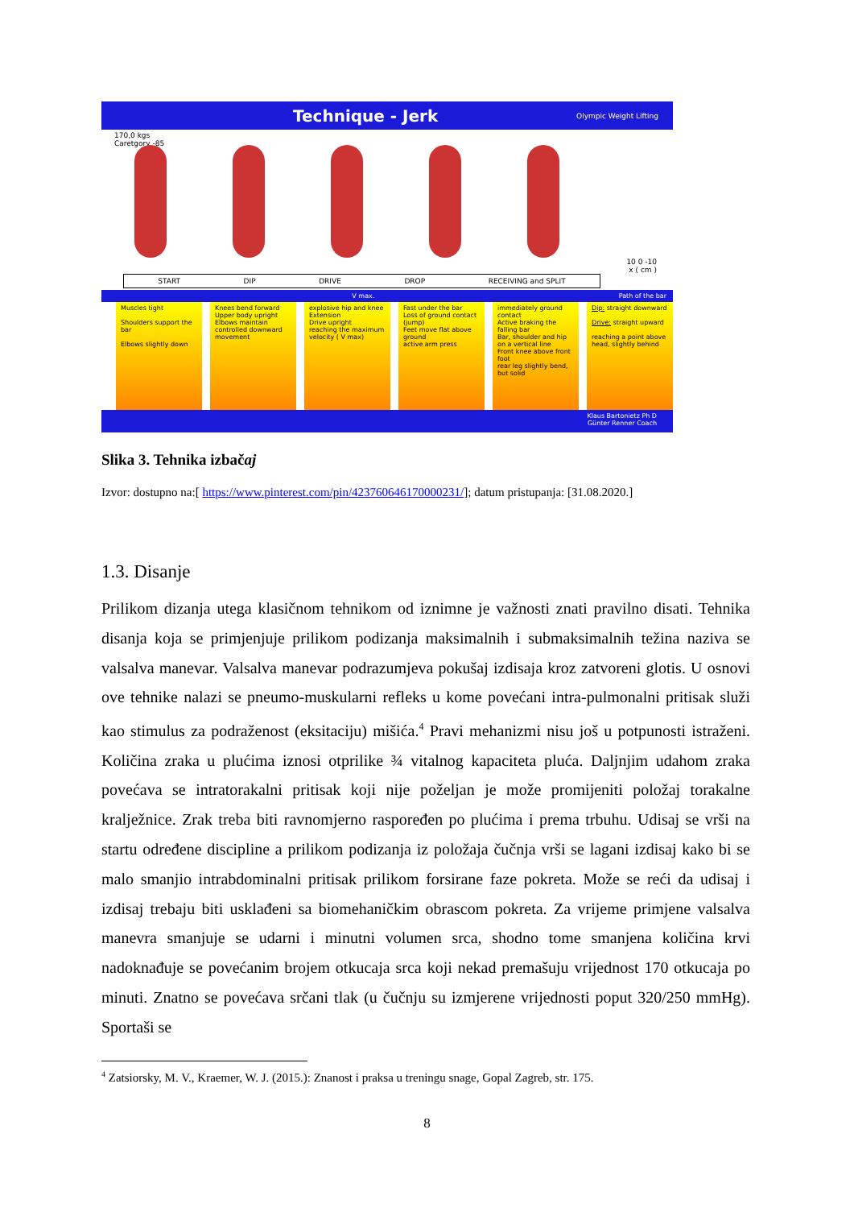Technique - Jerk Olympic Weight Lifting
170,0 kgs
Caretgory -85
10 0 -10
x ( cm )
START DIP DRIVE DROP RECEIVING and SPLIT
V max. Path of the bar
Muscles tight
Shoulders support the bar
Elbows slightly down
Knees bend forward
Upper body upright
Elbows maintain
controlled downward movement
explosive hip and knee Extension
Drive upright
reaching the maximum velocity ( V max)
Fast under the bar
Loss of ground contact (jump)
Feet move flat above ground
active arm press
immediately ground contact
Active braking the falling bar
Bar, shoulder and hip on a vertical line
Front knee above front foot
rear leg slightly bend, but solid
Dip: straight downward
Drive: straight upward
reaching a point above head, slightly behind
Klaus Bartonietz Ph D
Günter Renner Coach
Slika 3. Tehnika izbačaj
Izvor: dostupno na:[ https://www.pinterest.com/pin/423760646170000231/]; datum pristupanja: [31.08.2020.]
1.3. Disanje
Prilikom dizanja utega klasičnom tehnikom od iznimne je važnosti znati pravilno disati. Tehnika disanja koja se primjenjuje prilikom podizanja maksimalnih i submaksimalnih težina naziva se valsalva manevar. Valsalva manevar podrazumjeva pokušaj izdisaja kroz zatvoreni glotis. U osnovi ove tehnike nalazi se pneumo-muskularni refleks u kome povećani intra-pulmonalni pritisak služi kao stimulus za podraženost (eksitaciju) mišića.<sup>4</sup> Pravi mehanizmi nisu još u potpunosti istraženi. Količina zraka u plućima iznosi otprilike ¾ vitalnog kapaciteta pluća. Daljnjim udahom zraka povećava se intratorakalni pritisak koji nije poželjan je može promijeniti položaj torakalne kralježnice. Zrak treba biti ravnomjerno raspoređen po plućima i prema trbuhu. Udisaj se vrši na startu određene discipline a prilikom podizanja iz položaja čučnja vrši se lagani izdisaj kako bi se malo smanjio intrabdominalni pritisak prilikom forsirane faze pokreta. Može se reći da udisaj i izdisaj trebaju biti usklađeni sa biomehaničkim obrascom pokreta. Za vrijeme primjene valsalva manevra smanjuje se udarni i minutni volumen srca, shodno tome smanjena količina krvi nadoknađuje se povećanim brojem otkucaja srca koji nekad premašuju vrijednost 170 otkucaja po minuti. Znatno se povećava srčani tlak (u čučnju su izmjerene vrijednosti poput 320/250 mmHg). Sportaši se
<sup>4</sup> Zatsiorsky, M. V., Kraemer, W. J. (2015.): Znanost i praksa u treningu snage, Gopal Zagreb, str. 175.
8